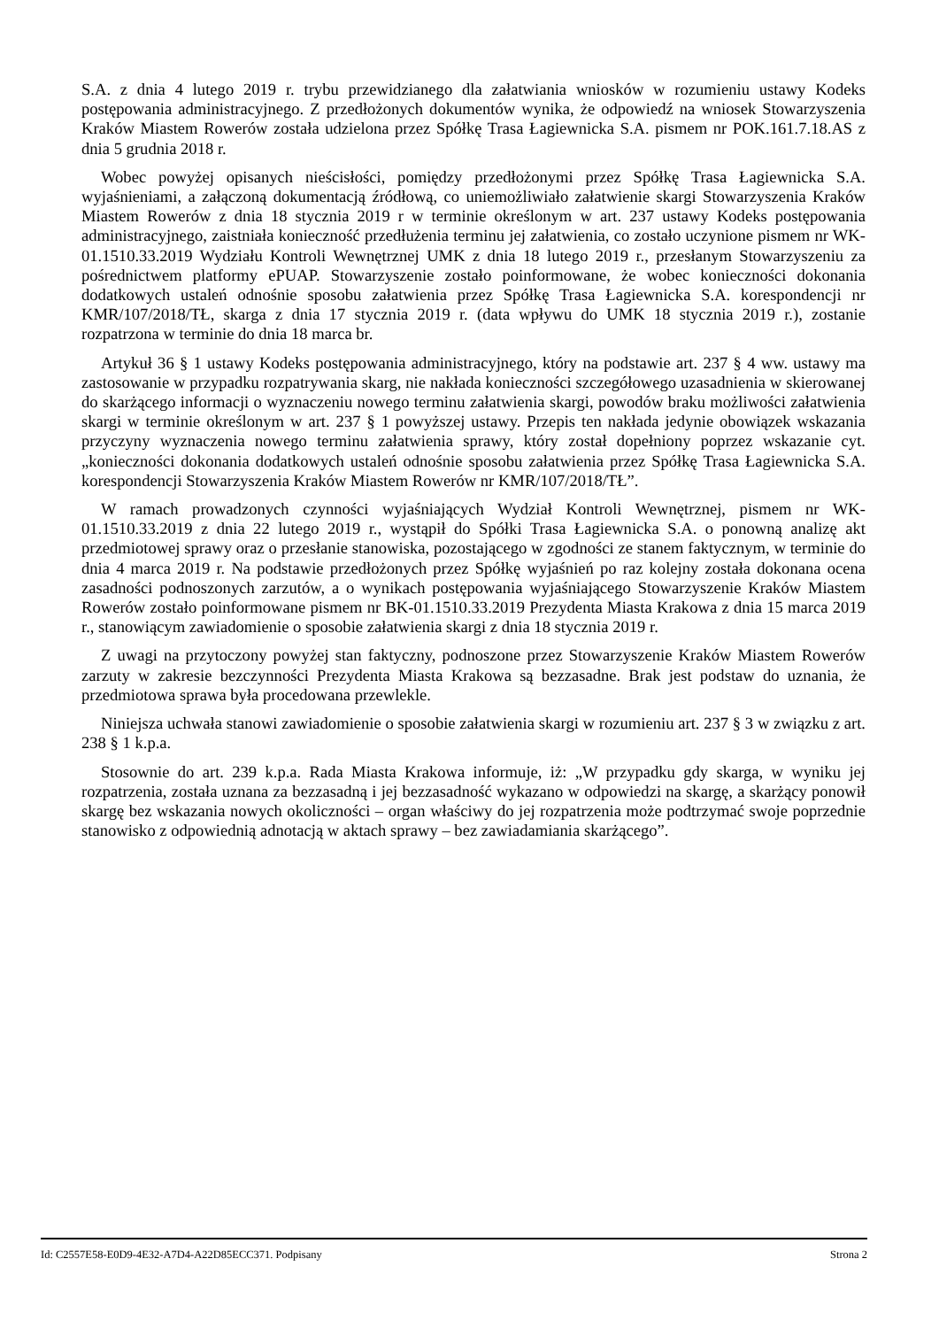S.A. z dnia 4 lutego 2019 r. trybu przewidzianego dla załatwiania wniosków w rozumieniu ustawy Kodeks postępowania administracyjnego. Z przedłożonych dokumentów wynika, że odpowiedź na wniosek Stowarzyszenia Kraków Miastem Rowerów została udzielona przez Spółkę Trasa Łagiewnicka S.A. pismem nr POK.161.7.18.AS z dnia 5 grudnia 2018 r.
Wobec powyżej opisanych nieścisłości, pomiędzy przedłożonymi przez Spółkę Trasa Łagiewnicka S.A. wyjaśnieniami, a załączoną dokumentacją źródłową, co uniemożliwiało załatwienie skargi Stowarzyszenia Kraków Miastem Rowerów z dnia 18 stycznia 2019 r w terminie określonym w art. 237 ustawy Kodeks postępowania administracyjnego, zaistniała konieczność przedłużenia terminu jej załatwienia, co zostało uczynione pismem nr WK-01.1510.33.2019 Wydziału Kontroli Wewnętrznej UMK z dnia 18 lutego 2019 r., przesłanym Stowarzyszeniu za pośrednictwem platformy ePUAP. Stowarzyszenie zostało poinformowane, że wobec konieczności dokonania dodatkowych ustaleń odnośnie sposobu załatwienia przez Spółkę Trasa Łagiewnicka S.A. korespondencji nr KMR/107/2018/TŁ, skarga z dnia 17 stycznia 2019 r. (data wpływu do UMK 18 stycznia 2019 r.), zostanie rozpatrzona w terminie do dnia 18 marca br.
Artykuł 36 § 1 ustawy Kodeks postępowania administracyjnego, który na podstawie art. 237 § 4 ww. ustawy ma zastosowanie w przypadku rozpatrywania skarg, nie nakłada konieczności szczegółowego uzasadnienia w skierowanej do skarżącego informacji o wyznaczeniu nowego terminu załatwienia skargi, powodów braku możliwości załatwienia skargi w terminie określonym w art. 237 § 1 powyższej ustawy. Przepis ten nakłada jedynie obowiązek wskazania przyczyny wyznaczenia nowego terminu załatwienia sprawy, który został dopełniony poprzez wskazanie cyt. „konieczności dokonania dodatkowych ustaleń odnośnie sposobu załatwienia przez Spółkę Trasa Łagiewnicka S.A. korespondencji Stowarzyszenia Kraków Miastem Rowerów nr KMR/107/2018/TŁ”.
W ramach prowadzonych czynności wyjaśniających Wydział Kontroli Wewnętrznej, pismem nr WK-01.1510.33.2019 z dnia 22 lutego 2019 r., wystąpił do Spółki Trasa Łagiewnicka S.A. o ponowną analizę akt przedmiotowej sprawy oraz o przesłanie stanowiska, pozostającego w zgodności ze stanem faktycznym, w terminie do dnia 4 marca 2019 r. Na podstawie przedłożonych przez Spółkę wyjaśnień po raz kolejny została dokonana ocena zasadności podnoszonych zarzutów, a o wynikach postępowania wyjaśniającego Stowarzyszenie Kraków Miastem Rowerów zostało poinformowane pismem nr BK-01.1510.33.2019 Prezydenta Miasta Krakowa z dnia 15 marca 2019 r., stanowiącym zawiadomienie o sposobie załatwienia skargi z dnia 18 stycznia 2019 r.
Z uwagi na przytoczony powyżej stan faktyczny, podnoszone przez Stowarzyszenie Kraków Miastem Rowerów zarzuty w zakresie bezczynności Prezydenta Miasta Krakowa są bezzasadne. Brak jest podstaw do uznania, że przedmiotowa sprawa była procedowana przewlekle.
Niniejsza uchwała stanowi zawiadomienie o sposobie załatwienia skargi w rozumieniu art. 237 § 3 w związku z art. 238 § 1 k.p.a.
Stosownie do art. 239 k.p.a. Rada Miasta Krakowa informuje, iż: „W przypadku gdy skarga, w wyniku jej rozpatrzenia, została uznana za bezzasadną i jej bezzasadność wykazano w odpowiedzi na skargę, a skarżący ponowił skargę bez wskazania nowych okoliczności – organ właściwy do jej rozpatrzenia może podtrzymać swoje poprzednie stanowisko z odpowiednią adnotacją w aktach sprawy – bez zawiadamiania skarżącego”.
Id: C2557E58-E0D9-4E32-A7D4-A22D85ECC371. Podpisany Strona 2